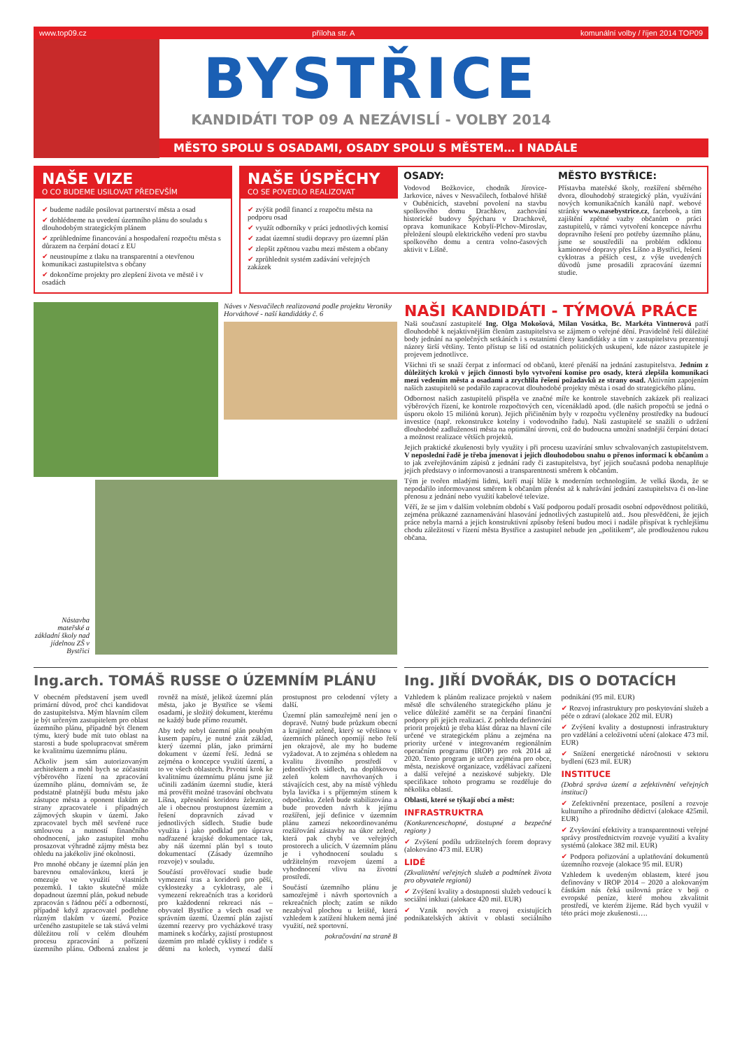www.top09.cz příloha str. A komunální volby / říjen 2014 TOP09
BYSTŘICE
KANDIDÁTI TOP 09 A NEZÁVISLÍ - VOLBY 2014
MĚSTO SPOLU S OSADAMI, OSADY SPOLU S MĚSTEM… I NADÁLE
NAŠE VIZE
O CO BUDEME USILOVAT PŘEDEVŠÍM
✔ budeme nadále posilovat partnerství města a osad
✔ dohlédneme na uvedení územního plánu do souladu s dlouhodobým strategickým plánem
✔ zprůhledníme financování a hospodaření rozpočtu města s důrazem na čerpání dotací z EU
✔ neustoupíme z tlaku na transparentní a otevřenou komunikaci zastupitelstva s občany
✔ dokončíme projekty pro zlepšení života ve městě i v osadách
NAŠE ÚSPĚCHY
CO SE POVEDLO REALIZOVAT
✔ zvýšit podíl financí z rozpočtu města na podporu osad
✔ využít odborníky v práci jednotlivých komisí
✔ zadat územní studii dopravy pro územní plán
✔ zlepšit zpětnou vazbu mezi městem a občany
✔ zprůhlednit systém zadávání veřejných zakázek
OSADY:
Vodovod Božkovice, chodník Jírovice-Jarkovice, náves v Nesvačilech, fotbalové hřiště v Ouběnicích, stavební povolení na stavbu spolkového domu Drachkov, zachování historické budovy Špýcharu v Drachkově, oprava komunikace Kobylí-Plchov-Miroslav, přeložení sloupů elektrického vedení pro stavbu spolkového domu a centra volno-časových aktivit v Líšně.
MĚSTO BYSTŘICE:
Přístavba mateřské školy, rozšíření sběrného dvora, dlouhodobý strategický plán, využívání nových komunikačních kanálů např. webové stránky www.nasebystrice.cz, facebook, a tím zajištění zpětné vazby občanům o práci zastupitelů, v rámci vytvoření koncepce návrhu dopravního řešení pro potřeby územního plánu, jsme se soustředili na problém odklonu kamionové dopravy přes Líšno a Bystřici, řešení cyklotras a pěších cest, z výše uvedených důvodů jsme prosadili zpracování územní studie.
Náves v Nesvačilech realizovaná podle projektu Veroniky Horváthové - naší kandidátky č. 6
Nástavba mateřské a základní školy nad jídelnou ZŠ v Bystřici
NAŠI KANDIDÁTI - TÝMOVÁ PRÁCE
Naši současní zastupitelé Ing. Olga Mokošová, Milan Vosátka, Bc. Markéta Vintnerová patří dlouhodobě k nejaktivnějším členům zastupitelstva se zájmem o veřejné dění. Pravidelně řeší důležité body jednání na společných setkáních i s ostatními členy kandidátky a tím v zastupitelstvu prezentují názory širší většiny. Tento přístup se liší od ostatních politických uskupení, kde názor zastupitele je projevem jednotlivce.
Všichni tři se snaží čerpat z informací od občanů, které přenáší na jednání zastupitelstva. Jedním z důležitých kroků v jejich činnosti bylo vytvoření komise pro osady, která zlepšila komunikaci mezi vedením města a osadami a zrychlila řešení požadavků ze strany osad. Aktivním zapojením našich zastupitelů se podařilo zapracovat dlouhodobé projekty města i osad do strategického plánu.
Odbornost našich zastupitelů přispěla ve značné míře ke kontrole stavebních zakázek při realizaci výběrových řízení, ke kontrole rozpočtových cen, vícenákladů apod. (dle našich propočtů se jedná o úsporu okolo 15 miliónů korun). Jejich přičiněním byly v rozpočtu vyčleněny prostředky na budoucí investice (např. rekonstrukce kotelny i vodovodního řadu). Naši zastupitelé se snažili o udržení dlouhodobé zadluženosti města na optimální úrovni, což do budoucna umožní snadnější čerpání dotací a možnost realizace větších projektů.
Jejich praktické zkušenosti byly využity i při procesu uzavírání smluv schvalovaných zastupitelstvem. V neposlední řadě je třeba jmenovat i jejich dlouhodobou snahu o přenos informací k občanům a to jak zveřejňováním zápisů z jednání rady či zastupitelstva, byť jejich současná podoba nenaplňuje jejich představy o informovanosti a transparentnosti směrem k občanům.
Tým je tvořen mladými lidmi, kteří mají blíže k moderním technologiím. Je velká škoda, že se nepodařilo informovanost směrem k občanům přenést až k nahrávání jednání zastupitelstva či on-line přenosu z jednání nebo využití kabelové televize.
Věří, že se jim v dalším volebním období s Vaší podporou podaří prosadit osobní odpovědnost politiků, zejména průkazné zaznamenávání hlasování jednotlivých zastupitelů atd.. Jsou přesvědčeni, že jejich práce nebyla marná a jejich konstruktivní způsoby řešení budou moci i nadále přispívat k rychlejšímu chodu záležitostí v řízení města Bystřice a zastupitel nebude jen „politikem“, ale prodlouženou rukou občana.
Ing.arch. TOMÁŠ RUSSE O ÚZEMNÍM PLÁNU
V obecném představení jsem uvedl primární důvod, proč chci kandidovat do zastupitelstva. Mým hlavním cílem je být určeným zastupitelem pro oblast územního plánu, případně být členem týmu, který bude mít tuto oblast na starosti a bude spolupracovat směrem ke kvalitnímu územnímu plánu.
Ačkoliv jsem sám autorizovaným architektem a mohl bych se zúčastnit výběrového řízení na zpracování územního plánu, domnívám se, že podstatně platnější budu městu jako zástupce města a oponent tlakům ze strany zpracovatele i případných zájmových skupin v území. Jako zpracovatel bych měl sevřené ruce smlouvou a nutností finančního ohodnocení, jako zastupitel mohu prosazovat výhradně zájmy města bez ohledu na jakékoliv jiné okolnosti.
Pro mnohé občany je územní plán jen barevnou omalovánkou, která je omezuje ve využití vlastních pozemků. I takto skutečně může dopadnout územní plán, pokud nebude zpracován s řádnou péčí a odborností, případně když zpracovatel podlehne různým tlakům v území. Pozice určeného zastupitele se tak stává velmi důležitou rolí v celém dlouhém procesu zpracování a pořízení územního plánu. Odborná znalost je rovněž na místě, jelikož územní plán města, jako je Bystřice se všemi osadami, je složitý dokument, kterému ne každý bude přímo rozumět.
Aby tedy nebyl územní plán pouhým kusem papíru, je nutné znát základ, který územní plán, jako primární dokument v území řeší. Jedná se zejména o koncepce využití území, a to ve všech oblastech. Prvotní krok ke kvalitnímu územnímu plánu jsme již učinili zadáním územní studie, která má prověřit možné trasování obchvatu Líšna, zpřesnění koridoru železnice, ale i obecnou prostupnost územím a řešení dopravních závad v jednotlivých sídlech. Studie bude využita i jako podklad pro úpravu nadřazené krajské dokumentace tak, aby náš územní plán byl s touto dokumentací (Zásady územního rozvoje) v souladu.
Součástí prověřovací studie bude vymezení tras a koridorů pro pěší, cyklostezky a cyklotrasy, ale i vymezení rekreačních tras a koridorů pro každodenní rekreaci nás – obyvatel Bystřice a všech osad ve správním území. Územní plán zajistí územní rezervy pro vycházkové trasy maminek s kočárky, zajistí prostupnost územím pro mladé cyklisty i rodiče s dětmi na kolech, vymezí další prostupnost pro celodenní výlety a další.
Územní plán samozřejmě není jen o dopravě. Nutný bude průzkum obecní a krajinné zeleně, který se většinou v územních plánech opomíjí nebo řeší jen okrajově, ale my ho budeme vyžadovat. A to zejména s ohledem na kvalitu životního prostředí v jednotlivých sídlech, na doplňkovou zeleň kolem navrhovaných i stávajících cest, aby na místě výhledu byla lavička i s příjemným stínem k odpočinku. Zeleň bude stabilizována a bude proveden návrh k jejímu rozšíření, její definice v územním plánu zamezí nekoordinovanému rozšiřování zástavby na úkor zeleně, která pak chybí ve veřejných prostorech a ulicích. V územním plánu je i vyhodnocení souladu s udržitelným rozvojem území a vyhodnocení vlivu na životní prostředí.
Součástí územního plánu je samozřejmě i návrh sportovních a rekreačních ploch; zatím se nikdo nezabýval plochou u letiště, která vzhledem k zatížení hlukem nemá jiné využití, než sportovní.
pokračování na straně B
Ing. JIŘÍ DVOŘÁK, DIS O DOTACÍCH
Vzhledem k plánům realizace projektů v našem městě dle schváleného strategického plánu je velice důležité zaměřit se na čerpání finanční podpory při jejich realizaci. Z pohledu definování priorit projektů je třeba klást důraz na hlavní cíle určené ve strategickém plánu a zejména na priority určené v integrovaném regionálním operačním programu (IROP) pro rok 2014 až 2020. Tento program je určen zejména pro obce, města, neziskové organizace, vzdělávací zařízení a další veřejné a neziskové subjekty. Dle specifikace tohoto programu se rozděluje do několika oblastí.
Oblasti, které se týkají obcí a měst:
INFRASTRUKTRA
(Konkurenceschopné, dostupné a bezpečné regiony )
✔ Zvýšení podílu udržitelných forem dopravy (alokováno 473 mil. EUR)
LIDÉ
(Zkvalitnění veřejných služeb a podmínek života pro obyvatele regionů)
✔ Zvýšení kvality a dostupnosti služeb vedoucí k sociální inkluzi (alokace 420 mil. EUR)
✔ Vznik nových a rozvoj existujících podnikatelských aktivit v oblasti sociálního podnikání (95 mil. EUR)
✔ Rozvoj infrastruktury pro poskytování služeb a péče o zdraví (alokace 202 mil. EUR)
✔ Zvýšení kvality a dostupnosti infrastruktury pro vzdělání a celoživotní učení (alokace 473 mil. EUR)
✔ Snížení energetické náročnosti v sektoru bydlení (623 mil. EUR)
INSTITUCE
(Dobrá správa území a zefektivnění veřejných institucí)
✔ Zefektivnění prezentace, posílení a rozvoje kulturního a přírodního dědictví (alokace 425mil. EUR)
✔ Zvyšování efektivity a transparentnosti veřejné správy prostřednictvím rozvoje využití a kvality systémů (alokace 382 mil. EUR)
✔ Podpora pořizování a uplatňování dokumentů územního rozvoje (alokace 95 mil. EUR)
Vzhledem k uvedeným oblastem, které jsou definovány v IROP 2014 – 2020 a alokovaným částkám nás čeká usilovná práce v boji o evropské peníze, které mohou zkvalitnit prostředí, ve kterém žijeme. Rád bych využil v této práci moje zkušenosti….